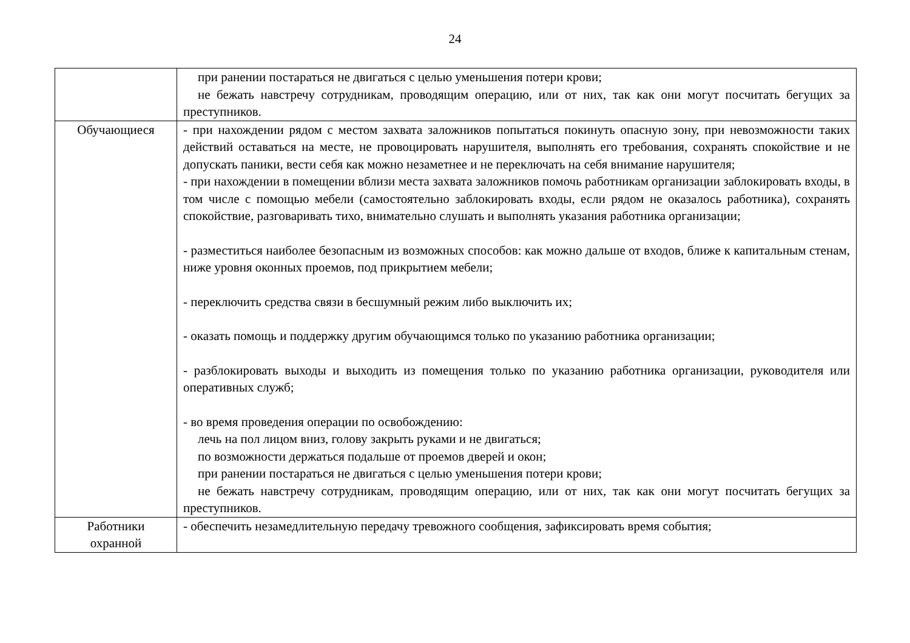24
| | при ранении постараться не двигаться с целью уменьшения потери крови; не бежать навстречу сотрудникам, проводящим операцию, или от них, так как они могут посчитать бегущих за преступников. |
| Обучающиеся | - при нахождении рядом с местом захвата заложников попытаться покинуть опасную зону, при невозможности таких действий оставаться на месте, не провоцировать нарушителя, выполнять его требования, сохранять спокойствие и не допускать паники, вести себя как можно незаметнее и не переключать на себя внимание нарушителя; - при нахождении в помещении вблизи места захвата заложников помочь работникам организации заблокировать входы, в том числе с помощью мебели (самостоятельно заблокировать входы, если рядом не оказалось работника), сохранять спокойствие, разговаривать тихо, внимательно слушать и выполнять указания работника организации; - разместиться наиболее безопасным из возможных способов: как можно дальше от входов, ближе к капитальным стенам, ниже уровня оконных проемов, под прикрытием мебели; - переключить средства связи в бесшумный режим либо выключить их; - оказать помощь и поддержку другим обучающимся только по указанию работника организации; - разблокировать выходы и выходить из помещения только по указанию работника организации, руководителя или оперативных служб; - во время проведения операции по освобождению: лечь на пол лицом вниз, голову закрыть руками и не двигаться; по возможности держаться подальше от проемов дверей и окон; при ранении постараться не двигаться с целью уменьшения потери крови; не бежать навстречу сотрудникам, проводящим операцию, или от них, так как они могут посчитать бегущих за преступников. |
| Работники охранной | - обеспечить незамедлительную передачу тревожного сообщения, зафиксировать время события; |